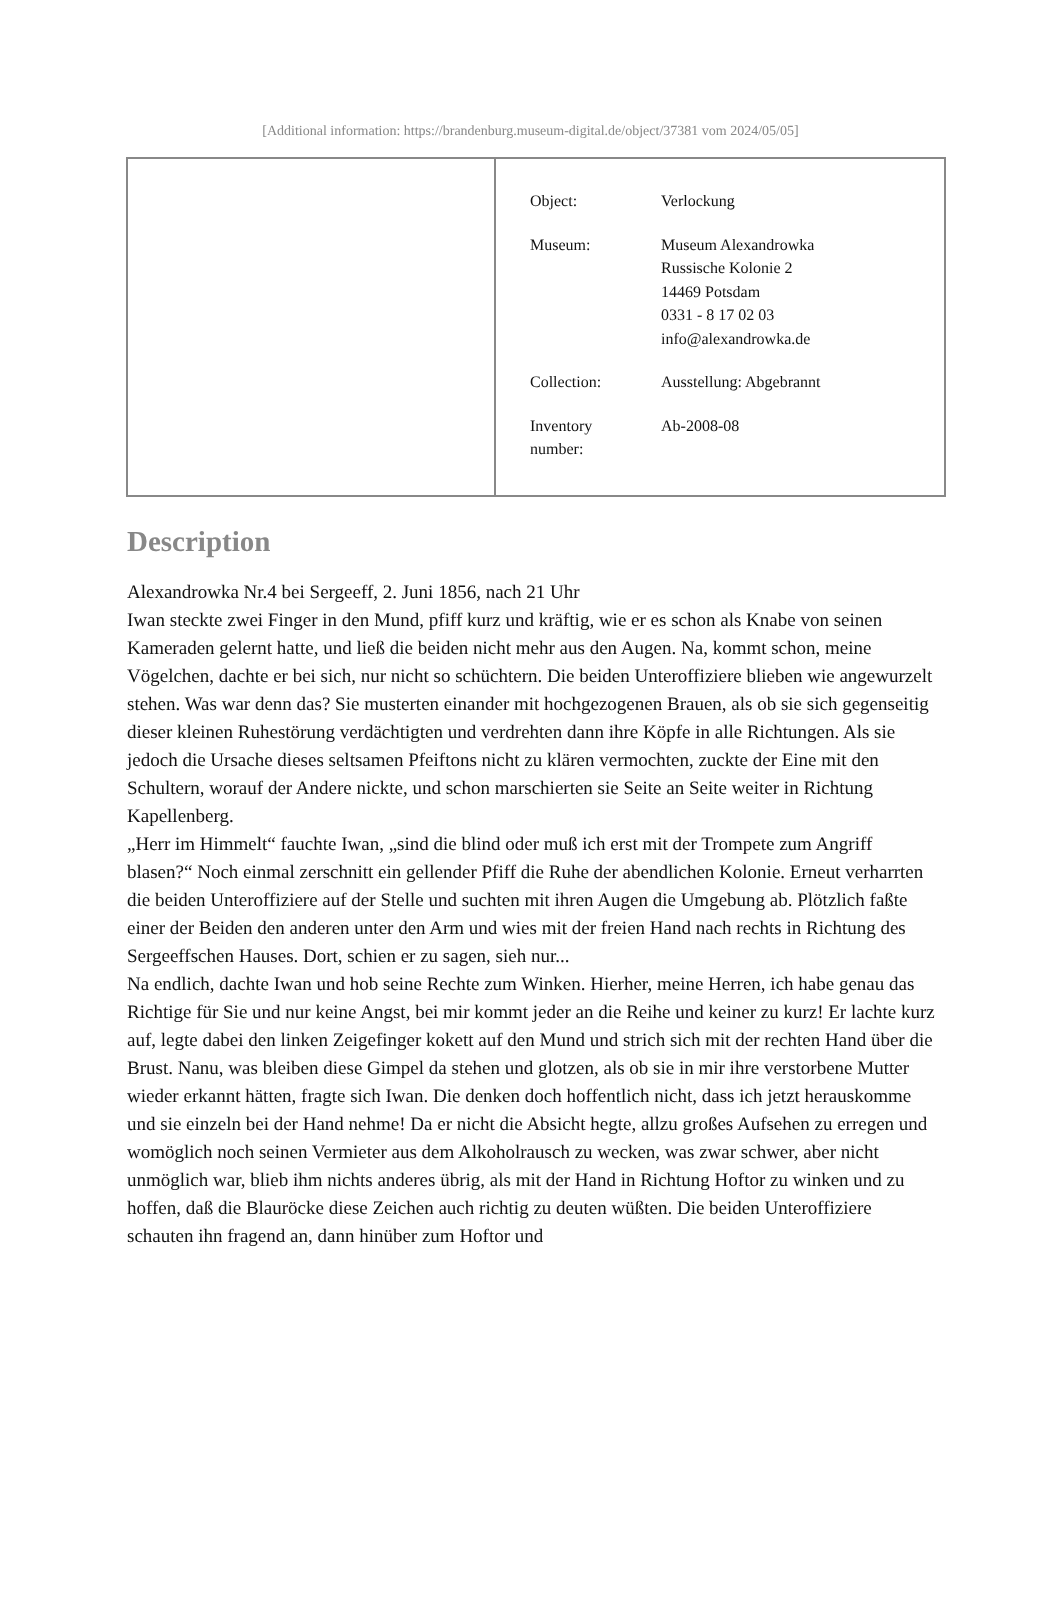[Additional information: https://brandenburg.museum-digital.de/object/37381 vom 2024/05/05]
| Object: | Verlockung |
| Museum: | Museum Alexandrowka Russische Kolonie 2 14469 Potsdam 0331 - 8 17 02 03 info@alexandrowka.de |
| Collection: | Ausstellung: Abgebrannt |
| Inventory number: | Ab-2008-08 |
Description
Alexandrowka Nr.4 bei Sergeeff, 2. Juni 1856, nach 21 Uhr
Iwan steckte zwei Finger in den Mund, pfiff kurz und kräftig, wie er es schon als Knabe von seinen Kameraden gelernt hatte, und ließ die beiden nicht mehr aus den Augen. Na, kommt schon, meine Vögelchen, dachte er bei sich, nur nicht so schüchtern. Die beiden Unteroffiziere blieben wie angewurzelt stehen. Was war denn das? Sie musterten einander mit hochgezogenen Brauen, als ob sie sich gegenseitig dieser kleinen Ruhestörung verdächtigten und verdrehten dann ihre Köpfe in alle Richtungen. Als sie jedoch die Ursache dieses seltsamen Pfeiftons nicht zu klären vermochten, zuckte der Eine mit den Schultern, worauf der Andere nickte, und schon marschierten sie Seite an Seite weiter in Richtung Kapellenberg.
„Herr im Himmelt“ fauchte Iwan, „sind die blind oder muß ich erst mit der Trompete zum Angriff blasen?“ Noch einmal zerschnitt ein gellender Pfiff die Ruhe der abendlichen Kolonie. Erneut verharrten die beiden Unteroffiziere auf der Stelle und suchten mit ihren Augen die Umgebung ab. Plötzlich faßte einer der Beiden den anderen unter den Arm und wies mit der freien Hand nach rechts in Richtung des Sergeeffschen Hauses. Dort, schien er zu sagen, sieh nur...
Na endlich, dachte Iwan und hob seine Rechte zum Winken. Hierher, meine Herren, ich habe genau das Richtige für Sie und nur keine Angst, bei mir kommt jeder an die Reihe und keiner zu kurz! Er lachte kurz auf, legte dabei den linken Zeigefinger kokett auf den Mund und strich sich mit der rechten Hand über die Brust. Nanu, was bleiben diese Gimpel da stehen und glotzen, als ob sie in mir ihre verstorbene Mutter wieder erkannt hätten, fragte sich Iwan. Die denken doch hoffentlich nicht, dass ich jetzt herauskomme und sie einzeln bei der Hand nehme! Da er nicht die Absicht hegte, allzu großes Aufsehen zu erregen und womöglich noch seinen Vermieter aus dem Alkoholrausch zu wecken, was zwar schwer, aber nicht unmöglich war, blieb ihm nichts anderes übrig, als mit der Hand in Richtung Hoftor zu winken und zu hoffen, daß die Blauröcke diese Zeichen auch richtig zu deuten wüßten. Die beiden Unteroffiziere schauten ihn fragend an, dann hinüber zum Hoftor und